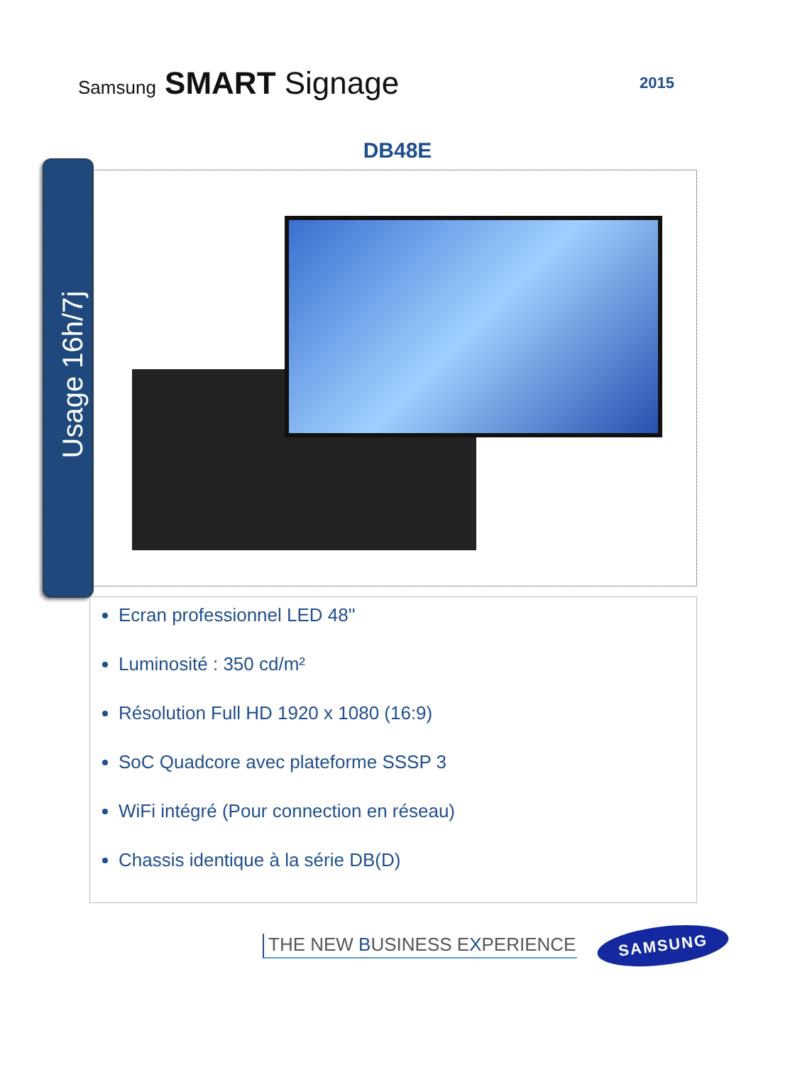Samsung SMART Signage
2015
DB48E
Usage 16h/7j
Ecran professionnel LED 48''
Luminosité : 350 cd/m²
Résolution Full HD 1920 x 1080 (16:9)
SoC Quadcore avec plateforme SSSP 3
WiFi intégré (Pour connection en réseau)
Chassis identique à la série DB(D)
THE NEW BUSINESS EXPERIENCE
SAMSUNG